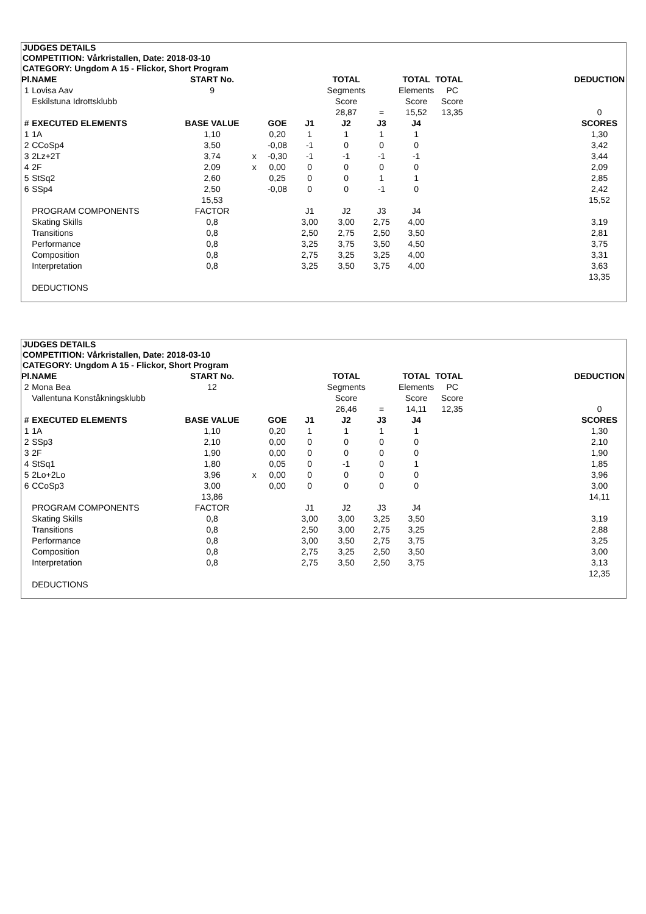JUDGES DETAILS
COMPETITION: Vårkristallen, Date: 2018-03-10
CATEGORY: Ungdom A 15 - Flickor, Short Program
| Pl. | NAME | START No. | | | | TOTAL | | TOTAL | TOTAL | | DEDUCTION |
| 1 | Lovisa Aav | 9 | | | | Segments | | Elements | PC | | |
| | Eskilstuna Idrottsklubb | | | | | Score | | Score | Score | | |
| | | | | | | 28,87 | = | 15,52 | 13,35 | | 0 |
| # | EXECUTED ELEMENTS | BASE VALUE | | GOE | J1 | J2 | J3 | J4 | | | SCORES |
| 1 | 1A | 1,10 | | 0,20 | 1 | 1 | 1 | 1 | | | 1,30 |
| 2 | CCoSp4 | 3,50 | | -0,08 | -1 | 0 | 0 | 0 | | | 3,42 |
| 3 | 2Lz+2T | 3,74 | x | -0,30 | -1 | -1 | -1 | -1 | | | 3,44 |
| 4 | 2F | 2,09 | x | 0,00 | 0 | 0 | 0 | 0 | | | 2,09 |
| 5 | StSq2 | 2,60 | | 0,25 | 0 | 0 | 1 | 1 | | | 2,85 |
| 6 | SSp4 | 2,50 | | -0,08 | 0 | 0 | -1 | 0 | | | 2,42 |
| | | 15,53 | | | | | | | | | 15,52 |
| | PROGRAM COMPONENTS | FACTOR | | | J1 | J2 | J3 | J4 | | | |
| | Skating Skills | 0,8 | | | 3,00 | 3,00 | 2,75 | 4,00 | | | 3,19 |
| | Transitions | 0,8 | | | 2,50 | 2,75 | 2,50 | 3,50 | | | 2,81 |
| | Performance | 0,8 | | | 3,25 | 3,75 | 3,50 | 4,50 | | | 3,75 |
| | Composition | 0,8 | | | 2,75 | 3,25 | 3,25 | 4,00 | | | 3,31 |
| | Interpretation | 0,8 | | | 3,25 | 3,50 | 3,75 | 4,00 | | | 3,63 |
| | | | | | | | | | | | 13,35 |
| | DEDUCTIONS | | | | | | | | | | |
JUDGES DETAILS
COMPETITION: Vårkristallen, Date: 2018-03-10
CATEGORY: Ungdom A 15 - Flickor, Short Program
| Pl. | NAME | START No. | | | | TOTAL | | TOTAL | TOTAL | | DEDUCTION |
| 2 | Mona Bea | 12 | | | | Segments | | Elements | PC | | |
| | Vallentuna Konståkningsklubb | | | | | Score | | Score | Score | | |
| | | | | | | 26,46 | = | 14,11 | 12,35 | | 0 |
| # | EXECUTED ELEMENTS | BASE VALUE | | GOE | J1 | J2 | J3 | J4 | | | SCORES |
| 1 | 1A | 1,10 | | 0,20 | 1 | 1 | 1 | 1 | | | 1,30 |
| 2 | SSp3 | 2,10 | | 0,00 | 0 | 0 | 0 | 0 | | | 2,10 |
| 3 | 2F | 1,90 | | 0,00 | 0 | 0 | 0 | 0 | | | 1,90 |
| 4 | StSq1 | 1,80 | | 0,05 | 0 | -1 | 0 | 1 | | | 1,85 |
| 5 | 2Lo+2Lo | 3,96 | x | 0,00 | 0 | 0 | 0 | 0 | | | 3,96 |
| 6 | CCoSp3 | 3,00 | | 0,00 | 0 | 0 | 0 | 0 | | | 3,00 |
| | | 13,86 | | | | | | | | | 14,11 |
| | PROGRAM COMPONENTS | FACTOR | | | J1 | J2 | J3 | J4 | | | |
| | Skating Skills | 0,8 | | | 3,00 | 3,00 | 3,25 | 3,50 | | | 3,19 |
| | Transitions | 0,8 | | | 2,50 | 3,00 | 2,75 | 3,25 | | | 2,88 |
| | Performance | 0,8 | | | 3,00 | 3,50 | 2,75 | 3,75 | | | 3,25 |
| | Composition | 0,8 | | | 2,75 | 3,25 | 2,50 | 3,50 | | | 3,00 |
| | Interpretation | 0,8 | | | 2,75 | 3,50 | 2,50 | 3,75 | | | 3,13 |
| | | | | | | | | | | | 12,35 |
| | DEDUCTIONS | | | | | | | | | | |